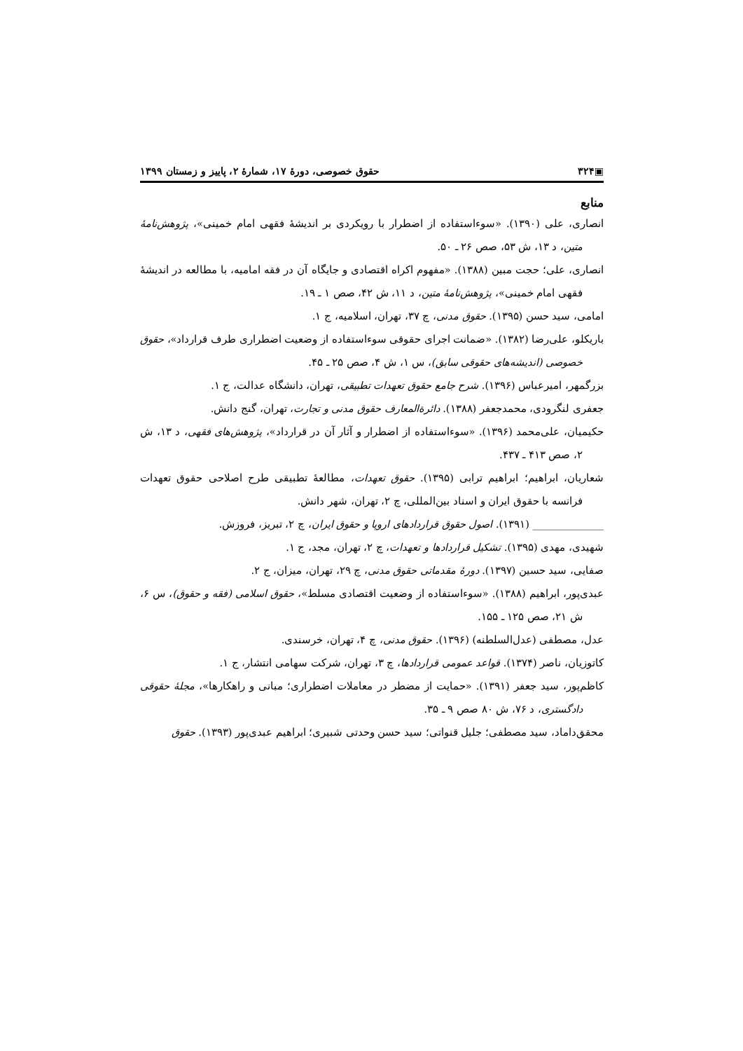▣۳۲۴ حقوق خصوصی، دورهٔ ۱۷، شمارهٔ ۲، پاییز و زمستان ۱۳۹۹
منابع
انصاری، علی (۱۳۹۰). «سوءاستفاده از اضطرار با رویکردی بر اندیشهٔ فقهی امام خمینی»، پژوهش‌نامهٔ متین، د ۱۳، ش ۵۳، صص ۲۶ ـ ۵۰.
انصاری، علی؛ حجت مبین (۱۳۸۸). «مفهوم اکراه اقتصادی و جایگاه آن در فقه امامیه، با مطالعه در اندیشهٔ فقهی امام خمینی»، پژوهش‌نامهٔ متین، د ۱۱، ش ۴۲، صص ۱ ـ ۱۹.
امامی، سید حسن (۱۳۹۵). حقوق مدنی، چ ۳۷، تهران، اسلامیه، ج ۱.
باریکلو، علی‌رضا (۱۳۸۲). «ضمانت اجرای حقوقی سوءاستفاده از وضعیت اضطراری طرف قرارداد»، حقوق خصوصی (اندیشه‌های حقوقی سابق)، س ۱، ش ۴، صص ۲۵ ـ ۴۵.
بزرگمهر، امیرعباس (۱۳۹۶). شرح جامع حقوق تعهدات تطبیقی، تهران، دانشگاه عدالت، ج ۱.
جعفری لنگرودی، محمدجعفر (۱۳۸۸). دائرةالمعارف حقوق مدنی و تجارت، تهران، گنج دانش.
حکیمیان، علی‌محمد (۱۳۹۶). «سوءاستفاده از اضطرار و آثار آن در قرارداد»، پژوهش‌های فقهی، د ۱۳، ش ۲، صص ۴۱۳ ـ ۴۳۷.
شعاریان، ابراهیم؛ ابراهیم ترابی (۱۳۹۵). حقوق تعهدات، مطالعهٔ تطبیقی طرح اصلاحی حقوق تعهدات فرانسه با حقوق ایران و اسناد بین‌المللی، چ ۲، تهران، شهر دانش.
______________ (۱۳۹۱). اصول حقوق قراردادهای اروپا و حقوق ایران، چ ۲، تبریز، فروزش.
شهیدی، مهدی (۱۳۹۵). تشکیل قراردادها و تعهدات، چ ۲، تهران، مجد، ج ۱.
صفایی، سید حسین (۱۳۹۷). دورهٔ مقدماتی حقوق مدنی، چ ۲۹، تهران، میزان، ج ۲.
عبدی‌پور، ابراهیم (۱۳۸۸). «سوءاستفاده از وضعیت اقتصادی مسلط»، حقوق اسلامی (فقه و حقوق)، س ۶، ش ۲۱، صص ۱۲۵ ـ ۱۵۵.
عدل، مصطفی (عدل‌السلطنه) (۱۳۹۶). حقوق مدنی، چ ۴، تهران، خرسندی.
کاتوزیان، ناصر (۱۳۷۴). قواعد عمومی قراردادها، چ ۳، تهران، شرکت سهامی انتشار، ج ۱.
کاظم‌پور، سید جعفر (۱۳۹۱). «حمایت از مضطر در معاملات اضطراری؛ مبانی و راهکارها»، مجلهٔ حقوقی دادگستری، د ۷۶، ش ۸۰ صص ۹ ـ ۳۵.
محقق‌داماد، سید مصطفی؛ جلیل قنواتی؛ سید حسن وحدتی شبیری؛ ابراهیم عبدی‌پور (۱۳۹۳). حقوق